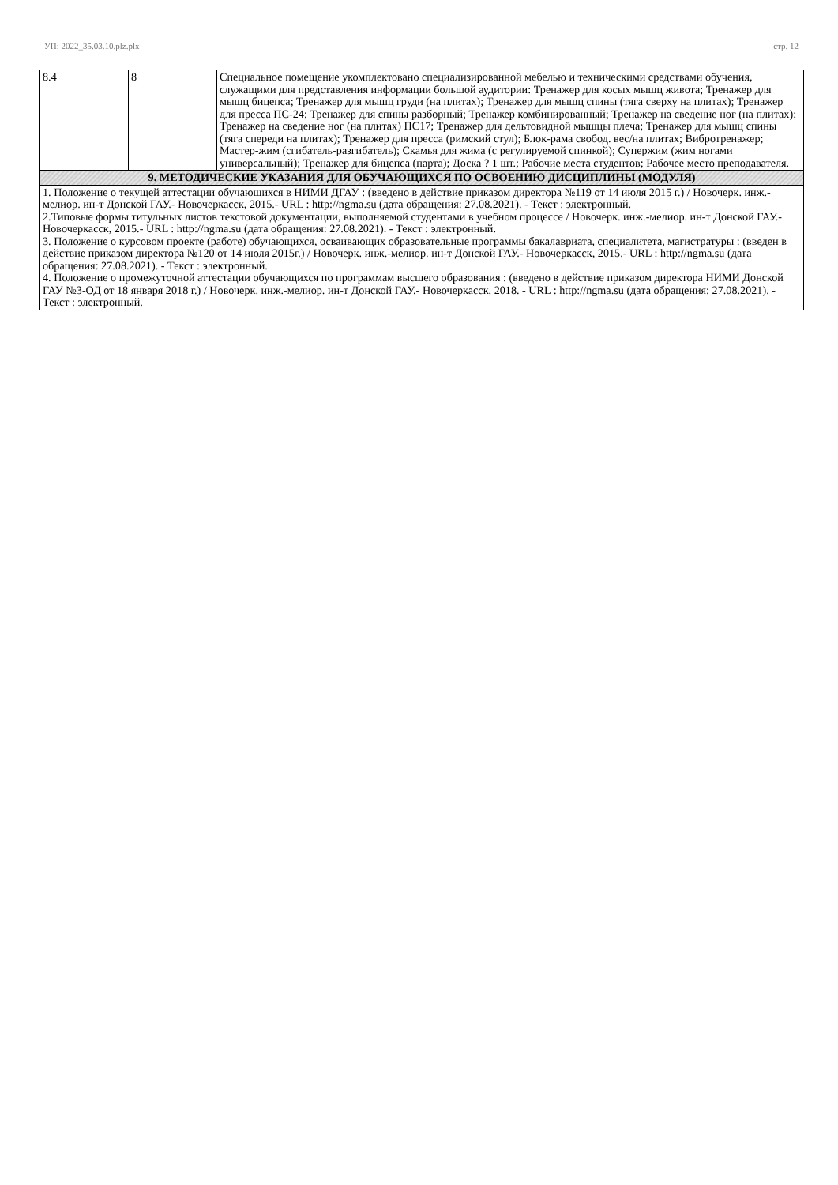УП: 2022_35.03.10.plz.plx стр. 12
| 8.4 | 8 | Специальное помещение укомплектовано специализированной мебелью и техническими средствами обучения, служащими для представления информации большой аудитории: Тренажер для косых мышц живота; Тренажер для мышц бицепса; Тренажер для мышц груди (на плитах); Тренажер для мышц спины (тяга сверху на плитах); Тренажер для пресса ПС-24; Тренажер для спины разборный; Тренажер комбинированный; Тренажер на сведение ног (на плитах); Тренажер на сведение ног (на плитах) ПС17; Тренажер для дельтовидной мышцы плеча; Тренажер для мышц спины (тяга спереди на плитах); Тренажер для пресса (римский стул); Блок-рама свобод. вес/на плитах; Вибротренажер; Мастер-жим (сгибатель-разгибатель); Скамья для жима (с регулируемой спинкой); Супержим (жим ногами универсальный); Тренажер для бицепса (парта); Доска ? 1 шт.; Рабочие места студентов; Рабочее место преподавателя. |
| 9. МЕТОДИЧЕСКИЕ УКАЗАНИЯ ДЛЯ ОБУЧАЮЩИХСЯ ПО ОСВОЕНИЮ ДИСЦИПЛИНЫ (МОДУЛЯ) | | |
| 1. Положение о текущей аттестации обучающихся в НИМИ ДГАУ : (введено в действие приказом директора №119 от 14 июля 2015 г.) / Новочерк. инж.-мелиор. ин-т Донской ГАУ.- Новочеркасск, 2015.- URL : http://ngma.su (дата обращения: 27.08.2021). - Текст : электронный. 2.Типовые формы титульных листов текстовой документации, выполняемой студентами в учебном процессе / Новочерк. инж.-мелиор. ин-т Донской ГАУ.- Новочеркасск, 2015.- URL : http://ngma.su (дата обращения: 27.08.2021). - Текст : электронный. 3. Положение о курсовом проекте (работе) обучающихся, осваивающих образовательные программы бакалавриата, специалитета, магистратуры : (введен в действие приказом директора №120 от 14 июля 2015г.) / Новочерк. инж.-мелиор. ин-т Донской ГАУ.- Новочеркасск, 2015.- URL : http://ngma.su (дата обращения: 27.08.2021). - Текст : электронный. 4. Положение о промежуточной аттестации обучающихся по программам высшего образования : (введено в действие приказом директора НИМИ Донской ГАУ №3-ОД от 18 января 2018 г.) / Новочерк. инж.-мелиор. ин-т Донской ГАУ.- Новочеркасск, 2018. - URL : http://ngma.su (дата обращения: 27.08.2021). - Текст : электронный. | | |